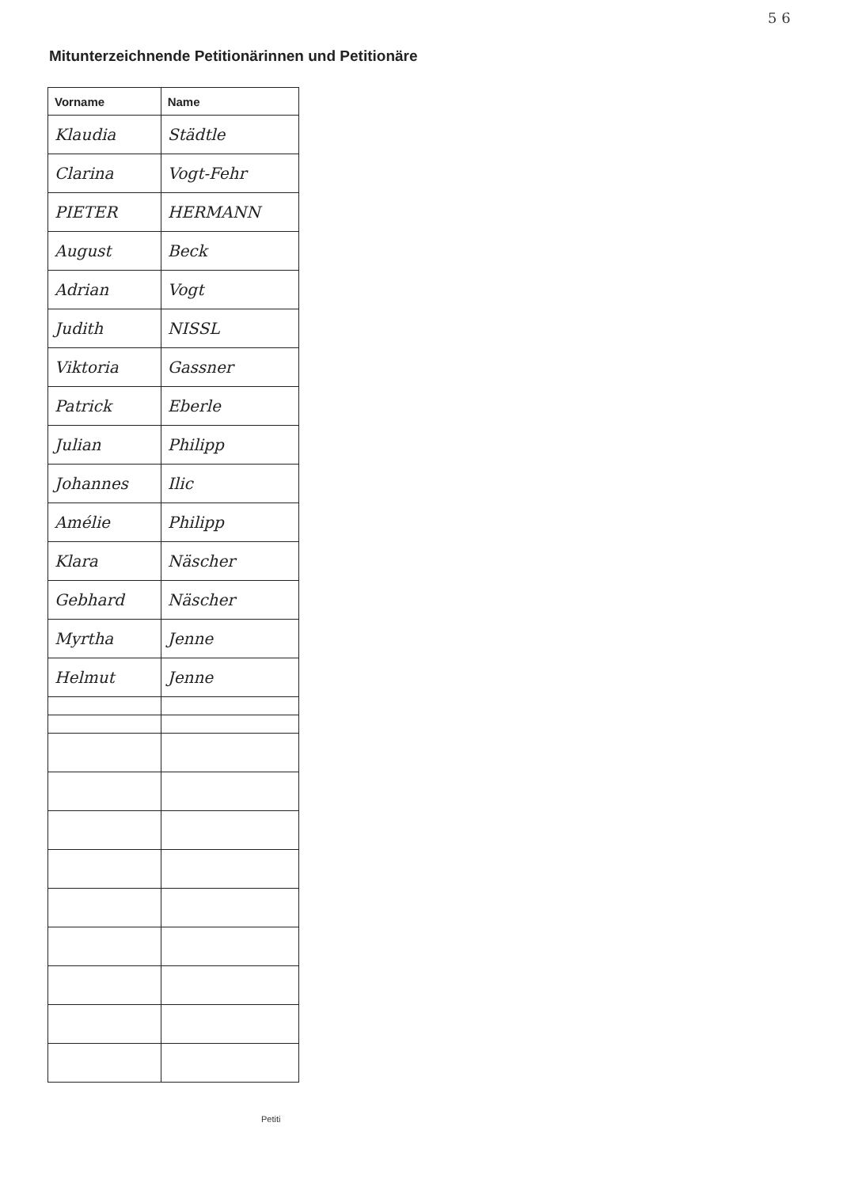5 6
Mitunterzeichnende Petitionärinnen und Petitionäre
| Vorname | Name |
| --- | --- |
| Klaudia | Städtle |
| Clarina | Vogt-Fehr |
| PIETER | HERMANN |
| August | Beck |
| Adrian | Vogt |
| Judith | NISSL |
| Viktoria | Gassner |
| Patrick | Eberle |
| Julian | Philipp |
| Johannes | Ilic |
| Amélie | Philipp |
| Klara | Näscher |
| Gebhard | Näscher |
| Myrtha | Jenne |
| Helmut | Jenne |
Petiti